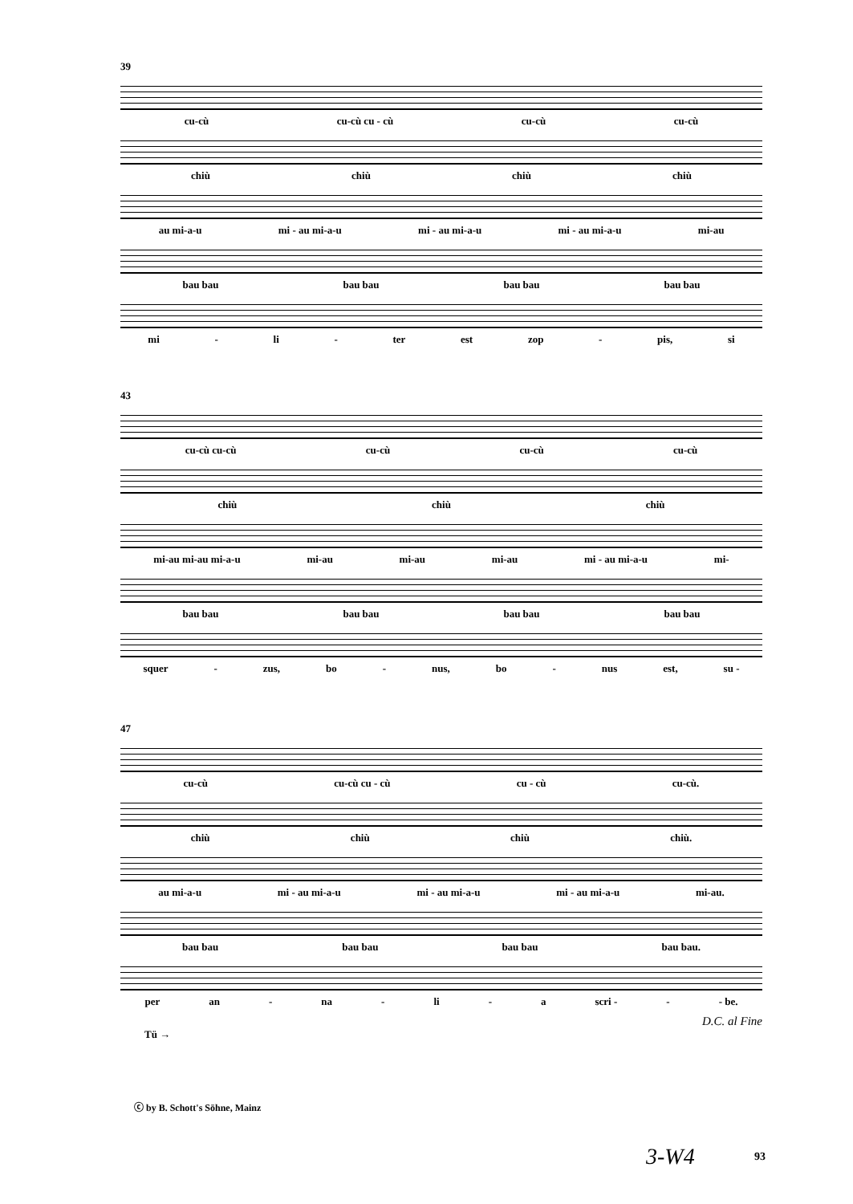39
cu-cù cu-cù cu - cù cu-cù cu-cù
chiù chiù chiù chiù
au mi-a-u mi - au mi-a-u mi - au mi-a-u mi - au mi-a-u mi-au
bau bau bau bau bau bau bau bau
mi - li - ter est zop - pis, si
43
cu-cù cu-cù cu-cù cu-cù cu-cù
chiù chiù chiù
mi-au mi-au mi-a-u mi-au mi-au mi-au mi - au mi-a-u mi-
bau bau bau bau bau bau bau bau
squer - zus, bo - nus, bo - nus est, su -
47
cu-cù cu-cù cu - cù cu - cù cu-cù.
chiù chiù chiù chiù.
au mi-a-u mi - au mi-a-u mi - au mi-a-u mi - au mi-a-u mi-au.
bau bau bau bau bau bau bau bau.
per an - na - li - a scri - - - be.
D.C. al Fine
Tü →
ⓒ by B. Schott's Söhne, Mainz
3-W4 93